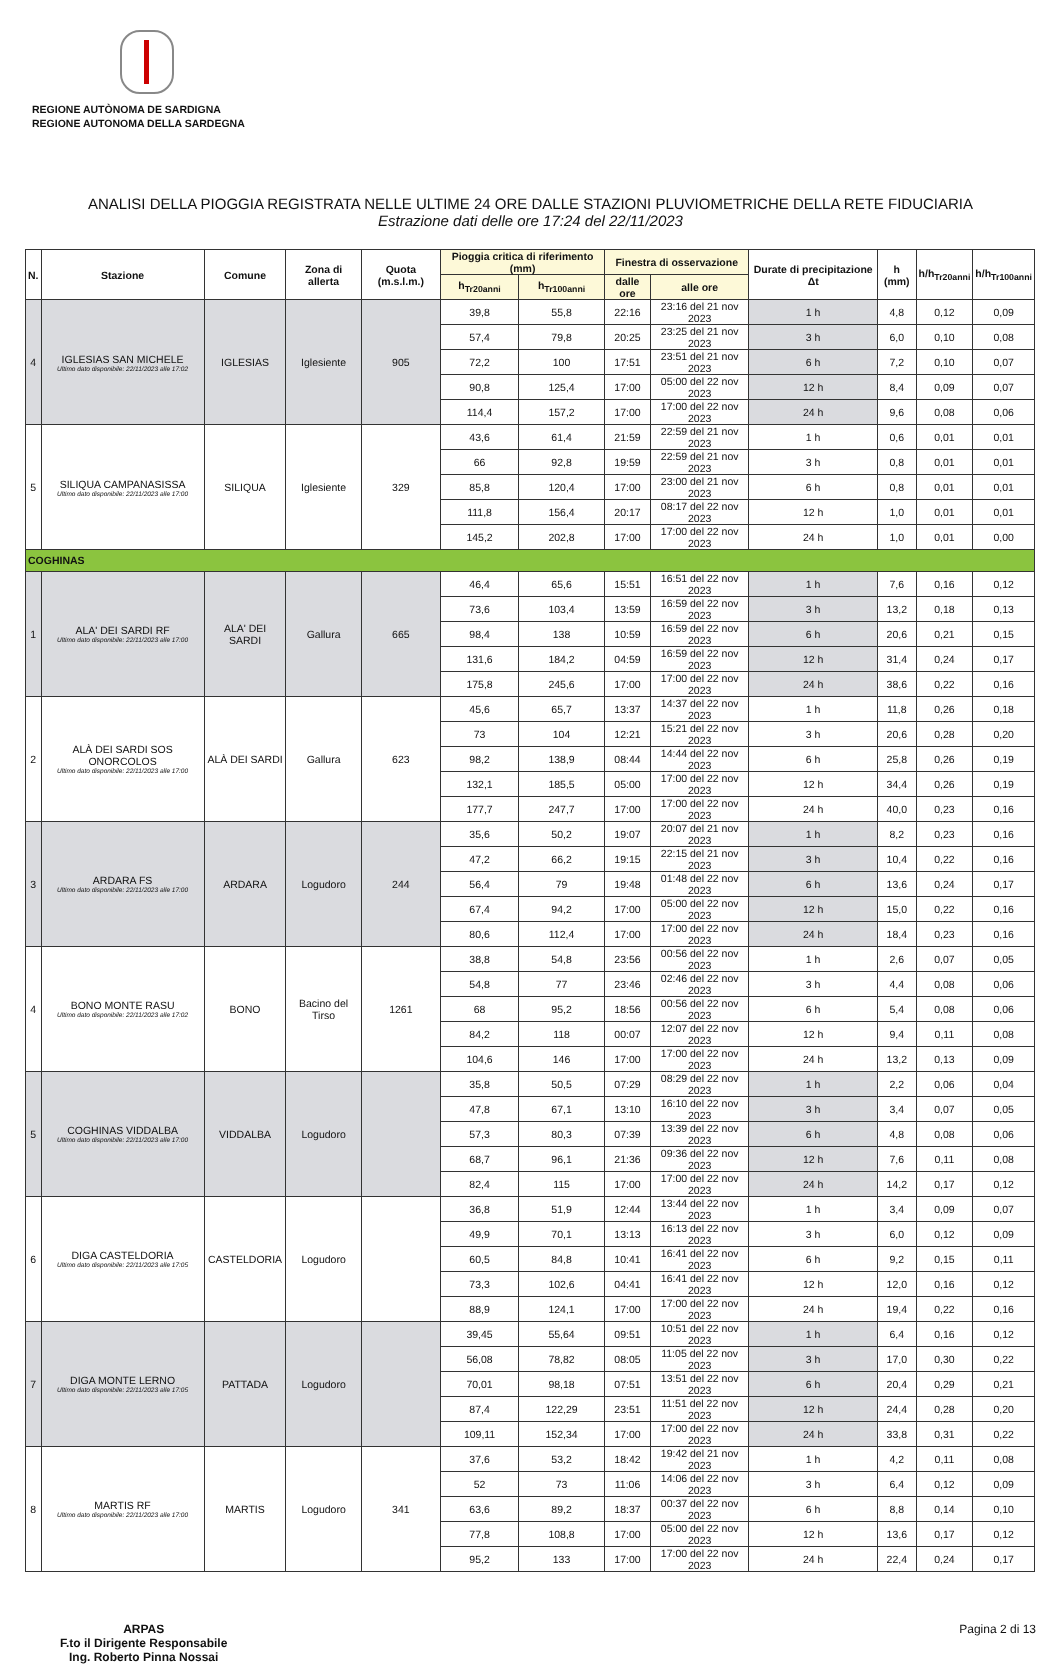REGIONE AUTÒNOMA DE SARDIGNA
REGIONE AUTONOMA DELLA SARDEGNA
ANALISI DELLA PIOGGIA REGISTRATA NELLE ULTIME 24 ORE DALLE STAZIONI PLUVIOMETRICHE DELLA RETE FIDUCIARIA
Estrazione dati delle ore 17:24 del 22/11/2023
| N. | Stazione | Comune | Zona di allerta | Quota (m.s.l.m.) | Pioggia critica di riferimento (mm) | | Finestra di osservazione | | Durate di precipitazione Δt | h (mm) | h/h<sub>Tr20anni</sub> | h/h<sub>Tr100anni</sub> |
| --- | --- | --- | --- | --- | --- | --- | --- | --- | --- | --- | --- | --- |
| | | | | | h<sub>Tr20anni</sub> | h<sub>Tr100anni</sub> | dalle ore | alle ore | | | | |
| 4 | IGLESIAS SAN MICHELE Ultimo dato disponibile: 22/11/2023 alle 17:02 | IGLESIAS | Iglesiente | 905 | 39,8 | 55,8 | 22:16 | 23:16 del 21 nov 2023 | 1 h | 4,8 | 0,12 | 0,09 |
| | | | | | 57,4 | 79,8 | 20:25 | 23:25 del 21 nov 2023 | 3 h | 6,0 | 0,10 | 0,08 |
| | | | | | 72,2 | 100 | 17:51 | 23:51 del 21 nov 2023 | 6 h | 7,2 | 0,10 | 0,07 |
| | | | | | 90,8 | 125,4 | 17:00 | 05:00 del 22 nov 2023 | 12 h | 8,4 | 0,09 | 0,07 |
| | | | | | 114,4 | 157,2 | 17:00 | 17:00 del 22 nov 2023 | 24 h | 9,6 | 0,08 | 0,06 |
| 5 | SILIQUA CAMPANASISSA Ultimo dato disponibile: 22/11/2023 alle 17:00 | SILIQUA | Iglesiente | 329 | 43,6 | 61,4 | 21:59 | 22:59 del 21 nov 2023 | 1 h | 0,6 | 0,01 | 0,01 |
| | | | | | 66 | 92,8 | 19:59 | 22:59 del 21 nov 2023 | 3 h | 0,8 | 0,01 | 0,01 |
| | | | | | 85,8 | 120,4 | 17:00 | 23:00 del 21 nov 2023 | 6 h | 0,8 | 0,01 | 0,01 |
| | | | | | 111,8 | 156,4 | 20:17 | 08:17 del 22 nov 2023 | 12 h | 1,0 | 0,01 | 0,01 |
| | | | | | 145,2 | 202,8 | 17:00 | 17:00 del 22 nov 2023 | 24 h | 1,0 | 0,01 | 0,00 |
| COGHINAS | | | | | | | | | | | | |
| 1 | ALA' DEI SARDI RF Ultimo dato disponibile: 22/11/2023 alle 17:00 | ALA' DEI SARDI | Gallura | 665 | 46,4 | 65,6 | 15:51 | 16:51 del 22 nov 2023 | 1 h | 7,6 | 0,16 | 0,12 |
| | | | | | 73,6 | 103,4 | 13:59 | 16:59 del 22 nov 2023 | 3 h | 13,2 | 0,18 | 0,13 |
| | | | | | 98,4 | 138 | 10:59 | 16:59 del 22 nov 2023 | 6 h | 20,6 | 0,21 | 0,15 |
| | | | | | 131,6 | 184,2 | 04:59 | 16:59 del 22 nov 2023 | 12 h | 31,4 | 0,24 | 0,17 |
| | | | | | 175,8 | 245,6 | 17:00 | 17:00 del 22 nov 2023 | 24 h | 38,6 | 0,22 | 0,16 |
| 2 | ALÀ DEI SARDI SOS ONORCOLOS Ultimo dato disponibile: 22/11/2023 alle 17:00 | ALÀ DEI SARDI | Gallura | 623 | 45,6 | 65,7 | 13:37 | 14:37 del 22 nov 2023 | 1 h | 11,8 | 0,26 | 0,18 |
| | | | | | 73 | 104 | 12:21 | 15:21 del 22 nov 2023 | 3 h | 20,6 | 0,28 | 0,20 |
| | | | | | 98,2 | 138,9 | 08:44 | 14:44 del 22 nov 2023 | 6 h | 25,8 | 0,26 | 0,19 |
| | | | | | 132,1 | 185,5 | 05:00 | 17:00 del 22 nov 2023 | 12 h | 34,4 | 0,26 | 0,19 |
| | | | | | 177,7 | 247,7 | 17:00 | 17:00 del 22 nov 2023 | 24 h | 40,0 | 0,23 | 0,16 |
| 3 | ARDARA FS Ultimo dato disponibile: 22/11/2023 alle 17:00 | ARDARA | Logudoro | 244 | 35,6 | 50,2 | 19:07 | 20:07 del 21 nov 2023 | 1 h | 8,2 | 0,23 | 0,16 |
| | | | | | 47,2 | 66,2 | 19:15 | 22:15 del 21 nov 2023 | 3 h | 10,4 | 0,22 | 0,16 |
| | | | | | 56,4 | 79 | 19:48 | 01:48 del 22 nov 2023 | 6 h | 13,6 | 0,24 | 0,17 |
| | | | | | 67,4 | 94,2 | 17:00 | 05:00 del 22 nov 2023 | 12 h | 15,0 | 0,22 | 0,16 |
| | | | | | 80,6 | 112,4 | 17:00 | 17:00 del 22 nov 2023 | 24 h | 18,4 | 0,23 | 0,16 |
| 4 | BONO MONTE RASU Ultimo dato disponibile: 22/11/2023 alle 17:02 | BONO | Bacino del Tirso | 1261 | 38,8 | 54,8 | 23:56 | 00:56 del 22 nov 2023 | 1 h | 2,6 | 0,07 | 0,05 |
| | | | | | 54,8 | 77 | 23:46 | 02:46 del 22 nov 2023 | 3 h | 4,4 | 0,08 | 0,06 |
| | | | | | 68 | 95,2 | 18:56 | 00:56 del 22 nov 2023 | 6 h | 5,4 | 0,08 | 0,06 |
| | | | | | 84,2 | 118 | 00:07 | 12:07 del 22 nov 2023 | 12 h | 9,4 | 0,11 | 0,08 |
| | | | | | 104,6 | 146 | 17:00 | 17:00 del 22 nov 2023 | 24 h | 13,2 | 0,13 | 0,09 |
| 5 | COGHINAS VIDDALBA Ultimo dato disponibile: 22/11/2023 alle 17:00 | VIDDALBA | Logudoro | | 35,8 | 50,5 | 07:29 | 08:29 del 22 nov 2023 | 1 h | 2,2 | 0,06 | 0,04 |
| | | | | | 47,8 | 67,1 | 13:10 | 16:10 del 22 nov 2023 | 3 h | 3,4 | 0,07 | 0,05 |
| | | | | | 57,3 | 80,3 | 07:39 | 13:39 del 22 nov 2023 | 6 h | 4,8 | 0,08 | 0,06 |
| | | | | | 68,7 | 96,1 | 21:36 | 09:36 del 22 nov 2023 | 12 h | 7,6 | 0,11 | 0,08 |
| | | | | | 82,4 | 115 | 17:00 | 17:00 del 22 nov 2023 | 24 h | 14,2 | 0,17 | 0,12 |
| 6 | DIGA CASTELDORIA Ultimo dato disponibile: 22/11/2023 alle 17:05 | CASTELDORIA | Logudoro | | 36,8 | 51,9 | 12:44 | 13:44 del 22 nov 2023 | 1 h | 3,4 | 0,09 | 0,07 |
| | | | | | 49,9 | 70,1 | 13:13 | 16:13 del 22 nov 2023 | 3 h | 6,0 | 0,12 | 0,09 |
| | | | | | 60,5 | 84,8 | 10:41 | 16:41 del 22 nov 2023 | 6 h | 9,2 | 0,15 | 0,11 |
| | | | | | 73,3 | 102,6 | 04:41 | 16:41 del 22 nov 2023 | 12 h | 12,0 | 0,16 | 0,12 |
| | | | | | 88,9 | 124,1 | 17:00 | 17:00 del 22 nov 2023 | 24 h | 19,4 | 0,22 | 0,16 |
| 7 | DIGA MONTE LERNO Ultimo dato disponibile: 22/11/2023 alle 17:05 | PATTADA | Logudoro | | 39,45 | 55,64 | 09:51 | 10:51 del 22 nov 2023 | 1 h | 6,4 | 0,16 | 0,12 |
| | | | | | 56,08 | 78,82 | 08:05 | 11:05 del 22 nov 2023 | 3 h | 17,0 | 0,30 | 0,22 |
| | | | | | 70,01 | 98,18 | 07:51 | 13:51 del 22 nov 2023 | 6 h | 20,4 | 0,29 | 0,21 |
| | | | | | 87,4 | 122,29 | 23:51 | 11:51 del 22 nov 2023 | 12 h | 24,4 | 0,28 | 0,20 |
| | | | | | 109,11 | 152,34 | 17:00 | 17:00 del 22 nov 2023 | 24 h | 33,8 | 0,31 | 0,22 |
| 8 | MARTIS RF Ultimo dato disponibile: 22/11/2023 alle 17:00 | MARTIS | Logudoro | 341 | 37,6 | 53,2 | 18:42 | 19:42 del 21 nov 2023 | 1 h | 4,2 | 0,11 | 0,08 |
| | | | | | 52 | 73 | 11:06 | 14:06 del 22 nov 2023 | 3 h | 6,4 | 0,12 | 0,09 |
| | | | | | 63,6 | 89,2 | 18:37 | 00:37 del 22 nov 2023 | 6 h | 8,8 | 0,14 | 0,10 |
| | | | | | 77,8 | 108,8 | 17:00 | 05:00 del 22 nov 2023 | 12 h | 13,6 | 0,17 | 0,12 |
| | | | | | 95,2 | 133 | 17:00 | 17:00 del 22 nov 2023 | 24 h | 22,4 | 0,24 | 0,17 |
ARPAS
F.to il Dirigente Responsabile
Ing. Roberto Pinna Nossai
Pagina 2 di 13